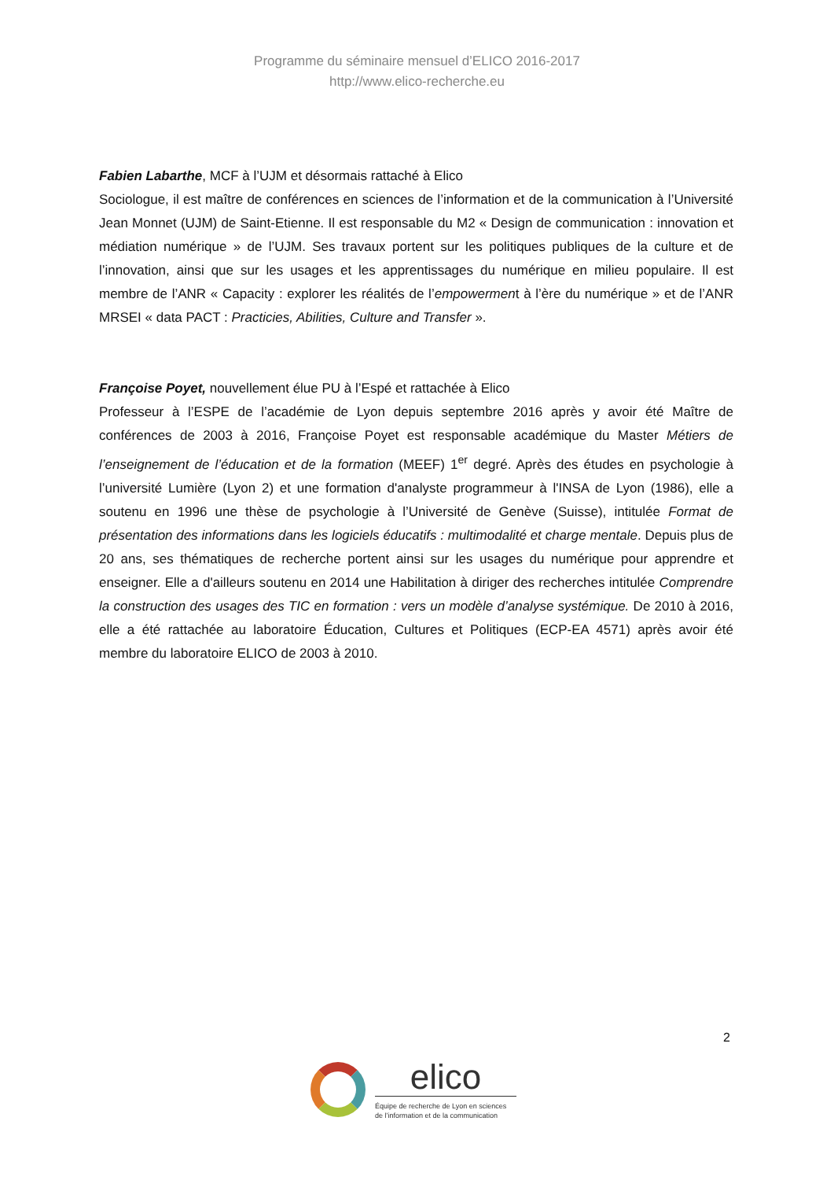Programme du séminaire mensuel d’ELICO 2016-2017
http://www.elico-recherche.eu
Fabien Labarthe, MCF à l’UJM et désormais rattaché à Elico
Sociologue, il est maître de conférences en sciences de l’information et de la communication à l’Université Jean Monnet (UJM) de Saint-Etienne. Il est responsable du M2 « Design de communication : innovation et médiation numérique » de l’UJM. Ses travaux portent sur les politiques publiques de la culture et de l’innovation, ainsi que sur les usages et les apprentissages du numérique en milieu populaire. Il est membre de l’ANR « Capacity : explorer les réalités de l’empowerment à l’ère du numérique » et de l’ANR MRSEI « data PACT : Practicies, Abilities, Culture and Transfer ».
Françoise Poyet, nouvellement élue PU à l’Espé et rattachée à Elico
Professeur à l’ESPE de l’académie de Lyon depuis septembre 2016 après y avoir été Maître de conférences de 2003 à 2016, Françoise Poyet est responsable académique du Master Métiers de l’enseignement de l’éducation et de la formation (MEEF) 1<sup>er</sup> degré. Après des études en psychologie à l’université Lumière (Lyon 2) et une formation d'analyste programmeur à l'INSA de Lyon (1986), elle a soutenu en 1996 une thèse de psychologie à l’Université de Genève (Suisse), intitulée Format de présentation des informations dans les logiciels éducatifs : multimodalité et charge mentale. Depuis plus de 20 ans, ses thématiques de recherche portent ainsi sur les usages du numérique pour apprendre et enseigner. Elle a d'ailleurs soutenu en 2014 une Habilitation à diriger des recherches intitulée Comprendre la construction des usages des TIC en formation : vers un modèle d’analyse systémique. De 2010 à 2016, elle a été rattachée au laboratoire Éducation, Cultures et Politiques (ECP-EA 4571) après avoir été membre du laboratoire ELICO de 2003 à 2010.
2
elico
Équipe de recherche de Lyon en sciences
de l’information et de la communication